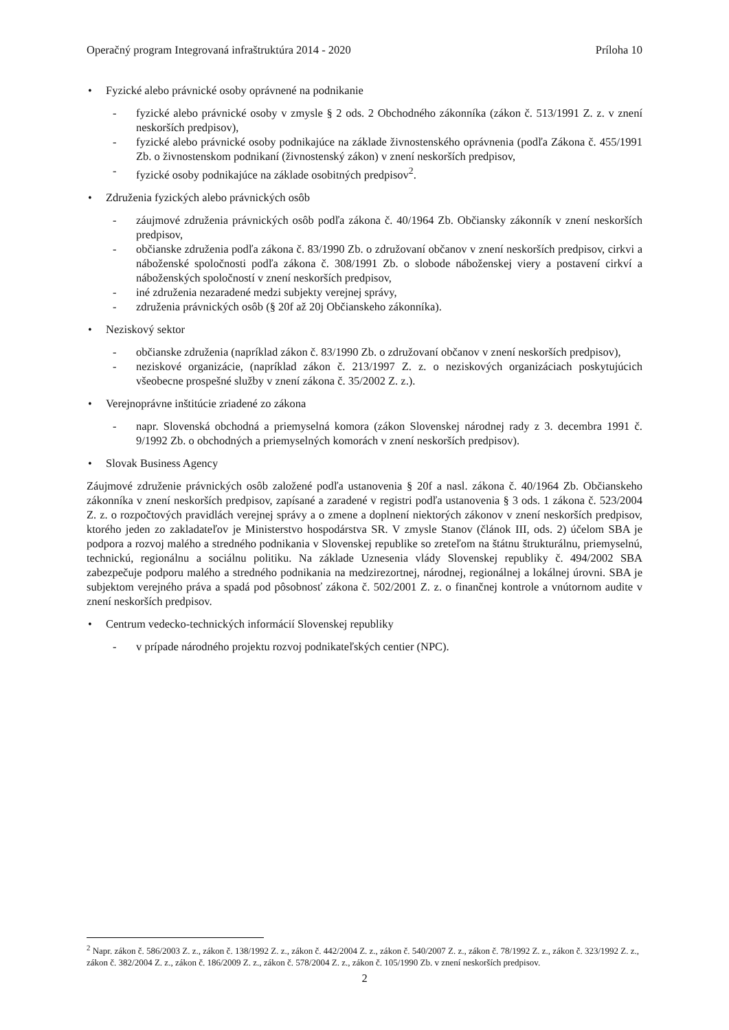Operačný program Integrovaná infraštruktúra 2014 - 2020 Príloha 10
• Fyzické alebo právnické osoby oprávnené na podnikanie
- fyzické alebo právnické osoby v zmysle § 2 ods. 2 Obchodného zákonníka (zákon č. 513/1991 Z. z. v znení neskorších predpisov),
- fyzické alebo právnické osoby podnikajúce na základe živnostenského oprávnenia (podľa Zákona č. 455/1991 Zb. o živnostenskom podnikaní (živnostenský zákon) v znení neskorších predpisov,
- fyzické osoby podnikajúce na základe osobitných predpisov<sup>2</sup>.
• Združenia fyzických alebo právnických osôb
- záujmové združenia právnických osôb podľa zákona č. 40/1964 Zb. Občiansky zákonník v znení neskorších predpisov,
- občianske združenia podľa zákona č. 83/1990 Zb. o združovaní občanov v znení neskorších predpisov, cirkvi a náboženské spoločnosti podľa zákona č. 308/1991 Zb. o slobode náboženskej viery a postavení cirkví a náboženských spoločností v znení neskorších predpisov,
- iné združenia nezaradené medzi subjekty verejnej správy,
- združenia právnických osôb (§ 20f až 20j Občianskeho zákonníka).
• Neziskový sektor
- občianske združenia (napríklad zákon č. 83/1990 Zb. o združovaní občanov v znení neskorších predpisov),
- neziskové organizácie, (napríklad zákon č. 213/1997 Z. z. o neziskových organizáciach poskytujúcich všeobecne prospešné služby v znení zákona č. 35/2002 Z. z.).
• Verejnoprávne inštitúcie zriadené zo zákona
- napr. Slovenská obchodná a priemyselná komora (zákon Slovenskej národnej rady z 3. decembra 1991 č. 9/1992 Zb. o obchodných a priemyselných komorách v znení neskorších predpisov).
• Slovak Business Agency
Záujmové združenie právnických osôb založené podľa ustanovenia § 20f a nasl. zákona č. 40/1964 Zb. Občianskeho zákonníka v znení neskorších predpisov, zapísané a zaradené v registri podľa ustanovenia § 3 ods. 1 zákona č. 523/2004 Z. z. o rozpočtových pravidlách verejnej správy a o zmene a doplnení niektorých zákonov v znení neskorších predpisov, ktorého jeden zo zakladateľov je Ministerstvo hospodárstva SR. V zmysle Stanov (článok III, ods. 2) účelom SBA je podpora a rozvoj malého a stredného podnikania v Slovenskej republike so zreteľom na štátnu štrukturálnu, priemyselnú, technickú, regionálnu a sociálnu politiku. Na základe Uznesenia vlády Slovenskej republiky č. 494/2002 SBA zabezpečuje podporu malého a stredného podnikania na medzirezortnej, národnej, regionálnej a lokálnej úrovni. SBA je subjektom verejného práva a spadá pod pôsobnosť zákona č. 502/2001 Z. z. o finančnej kontrole a vnútornom audite v znení neskorších predpisov.
• Centrum vedecko-technických informácií Slovenskej republiky
- v prípade národného projektu rozvoj podnikateľských centier (NPC).
<sup>2</sup> Napr. zákon č. 586/2003 Z. z., zákon č. 138/1992 Z. z., zákon č. 442/2004 Z. z., zákon č. 540/2007 Z. z., zákon č. 78/1992 Z. z., zákon č. 323/1992 Z. z., zákon č. 382/2004 Z. z., zákon č. 186/2009 Z. z., zákon č. 578/2004 Z. z., zákon č. 105/1990 Zb. v znení neskorších predpisov.
2